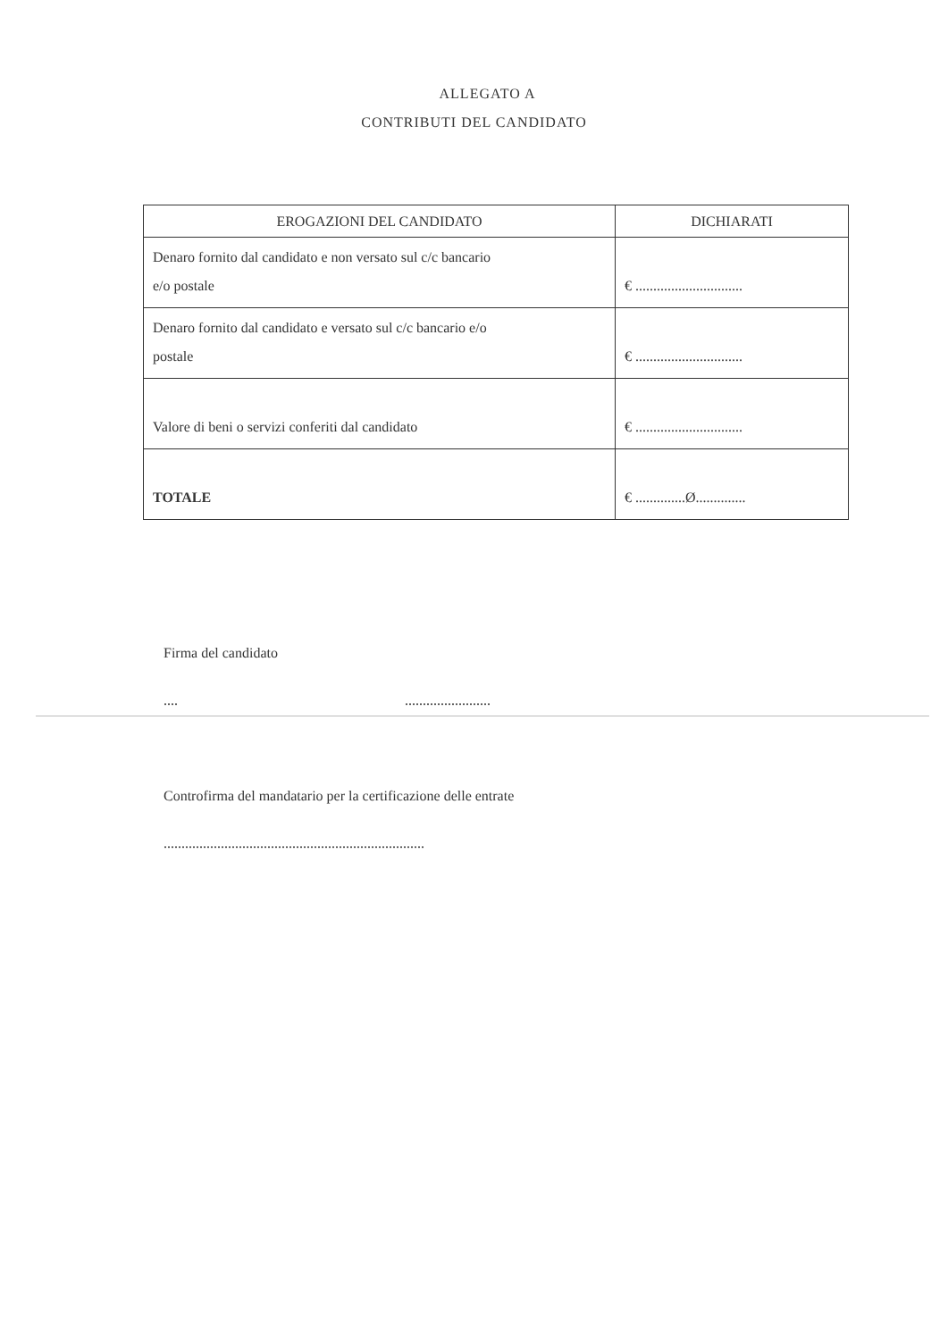ALLEGATO A
CONTRIBUTI DEL CANDIDATO
| EROGAZIONI DEL CANDIDATO | DICHIARATI |
| --- | --- |
| Denaro fornito dal candidato e non versato sul c/c bancario e/o postale | € .............................. |
| Denaro fornito dal candidato e versato sul c/c bancario e/o postale | € .............................. |
| Valore di beni o servizi conferiti dal candidato | € .............................. |
| TOTALE | € ..............Ø.............. |
Firma del candidato
.... ........................
Controfirma del mandatario per la certificazione delle entrate
.........................................................................